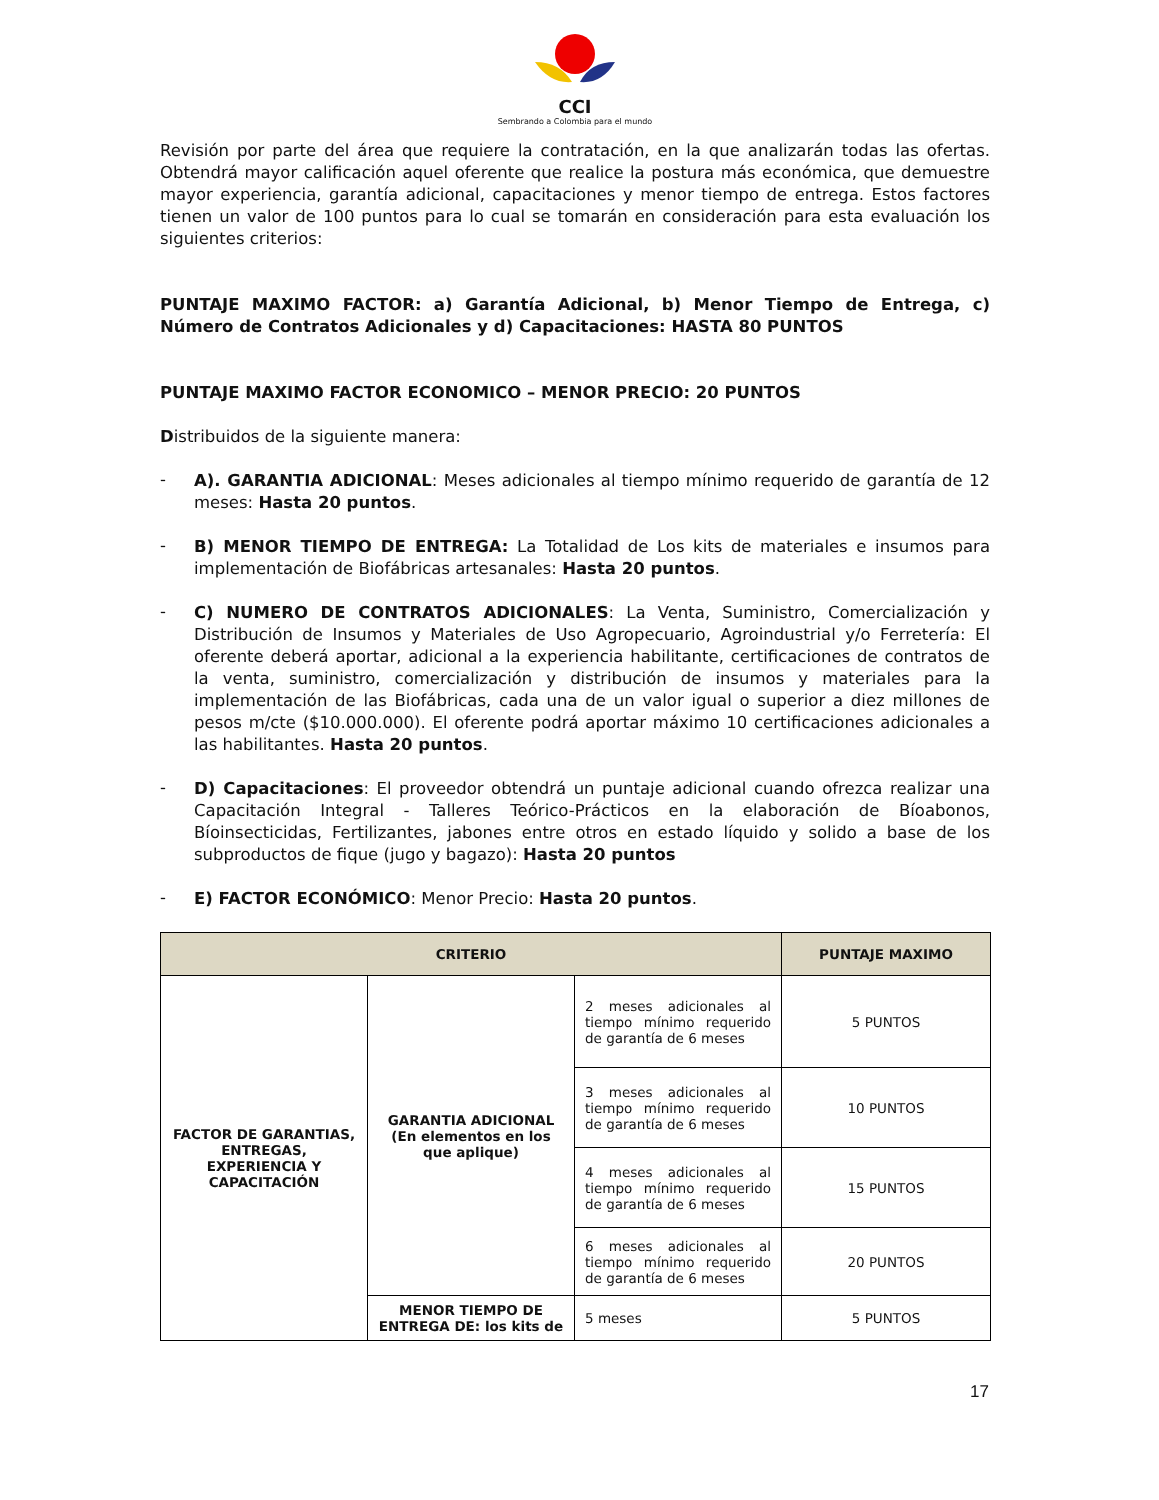CCI
Sembrando a Colombia para el mundo
Revisión por parte del área que requiere la contratación, en la que analizarán todas las ofertas. Obtendrá mayor calificación aquel oferente que realice la postura más económica, que demuestre mayor experiencia, garantía adicional, capacitaciones y menor tiempo de entrega. Estos factores tienen un valor de 100 puntos para lo cual se tomarán en consideración para esta evaluación los siguientes criterios:
PUNTAJE MAXIMO FACTOR: a) Garantía Adicional, b) Menor Tiempo de Entrega, c) Número de Contratos Adicionales y d) Capacitaciones: HASTA 80 PUNTOS
PUNTAJE MAXIMO FACTOR ECONOMICO – MENOR PRECIO: 20 PUNTOS
Distribuidos de la siguiente manera:
-
A). GARANTIA ADICIONAL: Meses adicionales al tiempo mínimo requerido de garantía de 12 meses: Hasta 20 puntos.
-
B) MENOR TIEMPO DE ENTREGA: La Totalidad de Los kits de materiales e insumos para implementación de Biofábricas artesanales: Hasta 20 puntos.
-
C) NUMERO DE CONTRATOS ADICIONALES: La Venta, Suministro, Comercialización y Distribución de Insumos y Materiales de Uso Agropecuario, Agroindustrial y/o Ferretería: El oferente deberá aportar, adicional a la experiencia habilitante, certificaciones de contratos de la venta, suministro, comercialización y distribución de insumos y materiales para la implementación de las Biofábricas, cada una de un valor igual o superior a diez millones de pesos m/cte ($10.000.000). El oferente podrá aportar máximo 10 certificaciones adicionales a las habilitantes. Hasta 20 puntos.
-
D) Capacitaciones: El proveedor obtendrá un puntaje adicional cuando ofrezca realizar una Capacitación Integral - Talleres Teórico-Prácticos en la elaboración de Bíoabonos, Bíoinsecticidas, Fertilizantes, jabones entre otros en estado líquido y solido a base de los subproductos de fique (jugo y bagazo): Hasta 20 puntos
-
E) FACTOR ECONÓMICO: Menor Precio: Hasta 20 puntos.
| CRITERIO | | | PUNTAJE MAXIMO |
| --- | --- | --- | --- |
| FACTOR DE GARANTIAS, ENTREGAS, EXPERIENCIA Y CAPACITACIÓN | GARANTIA ADICIONAL (En elementos en los que aplique) | 2 meses adicionales al tiempo mínimo requerido de garantía de 6 meses | 5 PUNTOS |
| | | 3 meses adicionales al tiempo mínimo requerido de garantía de 6 meses | 10 PUNTOS |
| | | 4 meses adicionales al tiempo mínimo requerido de garantía de 6 meses | 15 PUNTOS |
| | | 6 meses adicionales al tiempo mínimo requerido de garantía de 6 meses | 20 PUNTOS |
| | MENOR TIEMPO DE ENTREGA DE: los kits de | 5 meses | 5 PUNTOS |
17